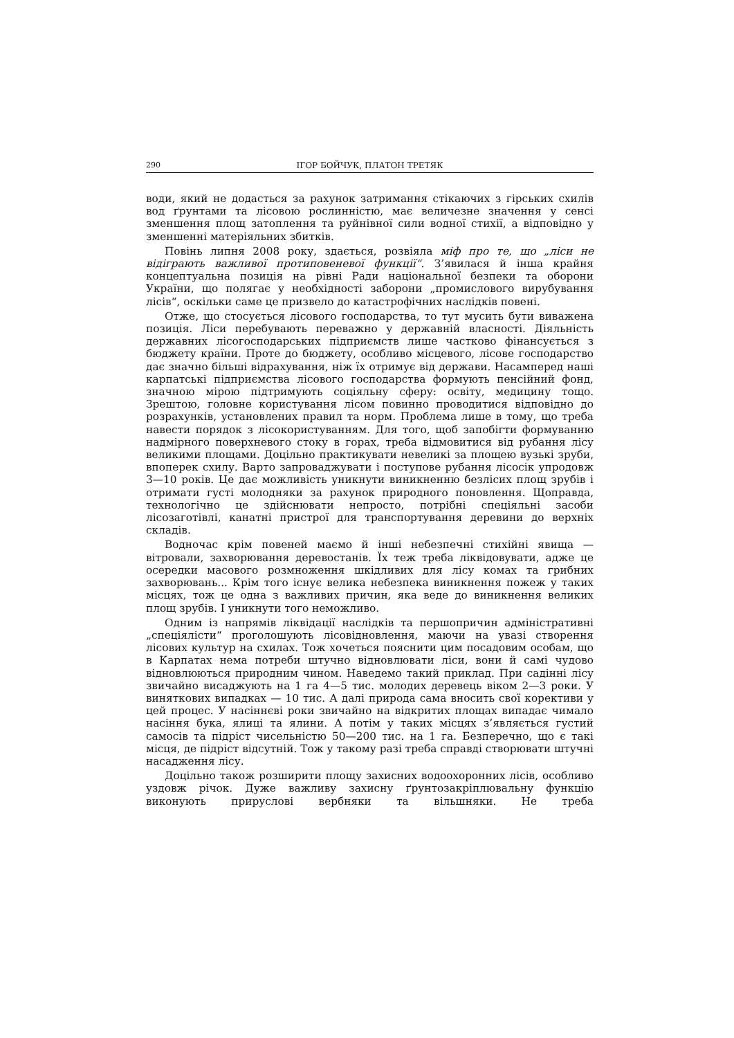290 ІГОР БОЙЧУК, ПЛАТОН ТРЕТЯК
води, який не додасться за рахунок затримання стікаючих з гірських схилів вод ґрунтами та лісовою рослинністю, має величезне значення у сенсі зменшення площ затоплення та руйнівної сили водної стихії, а відповідно у зменшенні матеріяльних збитків.
Повінь липня 2008 року, здається, розвіяла міф про те, що „ліси не відіграють важливої протиповеневої функції“. З’явилася й інша крайня концептуальна позиція на рівні Ради національної безпеки та оборони України, що полягає у необхідності заборони „промислового вирубування лісів“, оскільки саме це призвело до катастрофічних наслідків повені.
Отже, що стосується лісового господарства, то тут мусить бути виважена позиція. Ліси перебувають переважно у державній власності. Діяльність державних лісогосподарських підприємств лише частково фінансується з бюджету країни. Проте до бюджету, особливо місцевого, лісове господарство дає значно більші відрахування, ніж їх отримує від держави. Насамперед наші карпатські підприємства лісового господарства формують пенсійний фонд, значною мірою підтримують соціяльну сферу: освіту, медицину тощо. Зрештою, головне користування лісом повинно проводитися відповідно до розрахунків, установлених правил та норм. Проблема лише в тому, що треба навести порядок з лісокористуванням. Для того, щоб запобігти формуванню надмірного поверхневого стоку в горах, треба відмовитися від рубання лісу великими площами. Доцільно практикувати невеликі за площею вузькі зруби, впоперек схилу. Варто запроваджувати і поступове рубання лісосік упродовж 3—10 років. Це дає можливість уникнути виникненню безлісих площ зрубів і отримати густі молодняки за рахунок природного поновлення. Щоправда, технологічно це здійснювати непросто, потрібні спеціяльні засоби лісозаготівлі, канатні пристрої для транспортування деревини до верхніх складів.
Водночас крім повеней маємо й інші небезпечні стихійні явища — вітровали, захворювання деревостанів. Їх теж треба ліквідовувати, адже це осередки масового розмноження шкідливих для лісу комах та грибних захворювань... Крім того існує велика небезпека виникнення пожеж у таких місцях, тож це одна з важливих причин, яка веде до виникнення великих площ зрубів. І уникнути того неможливо.
Одним із напрямів ліквідації наслідків та першопричин адміністративні „спеціялісти“ проголошують лісовідновлення, маючи на увазі створення лісових культур на схилах. Тож хочеться пояснити цим посадовим особам, що в Карпатах нема потреби штучно відновлювати ліси, вони й самі чудово відновлюються природним чином. Наведемо такий приклад. При садінні лісу звичайно висаджують на 1 га 4—5 тис. молодих деревець віком 2—3 роки. У виняткових випадках — 10 тис. А далі природа сама вносить свої корективи у цей процес. У насіннєві роки звичайно на відкритих площах випадає чимало насіння бука, ялиці та ялини. А потім у таких місцях з’являється густий самосів та підріст чисельністю 50—200 тис. на 1 га. Безперечно, що є такі місця, де підріст відсутній. Тож у такому разі треба справді створювати штучні насадження лісу.
Доцільно також розширити площу захисних водоохоронних лісів, особливо уздовж річок. Дуже важливу захисну ґрунтозакріплювальну функцію виконують прируслові вербняки та вільшняки. Не треба